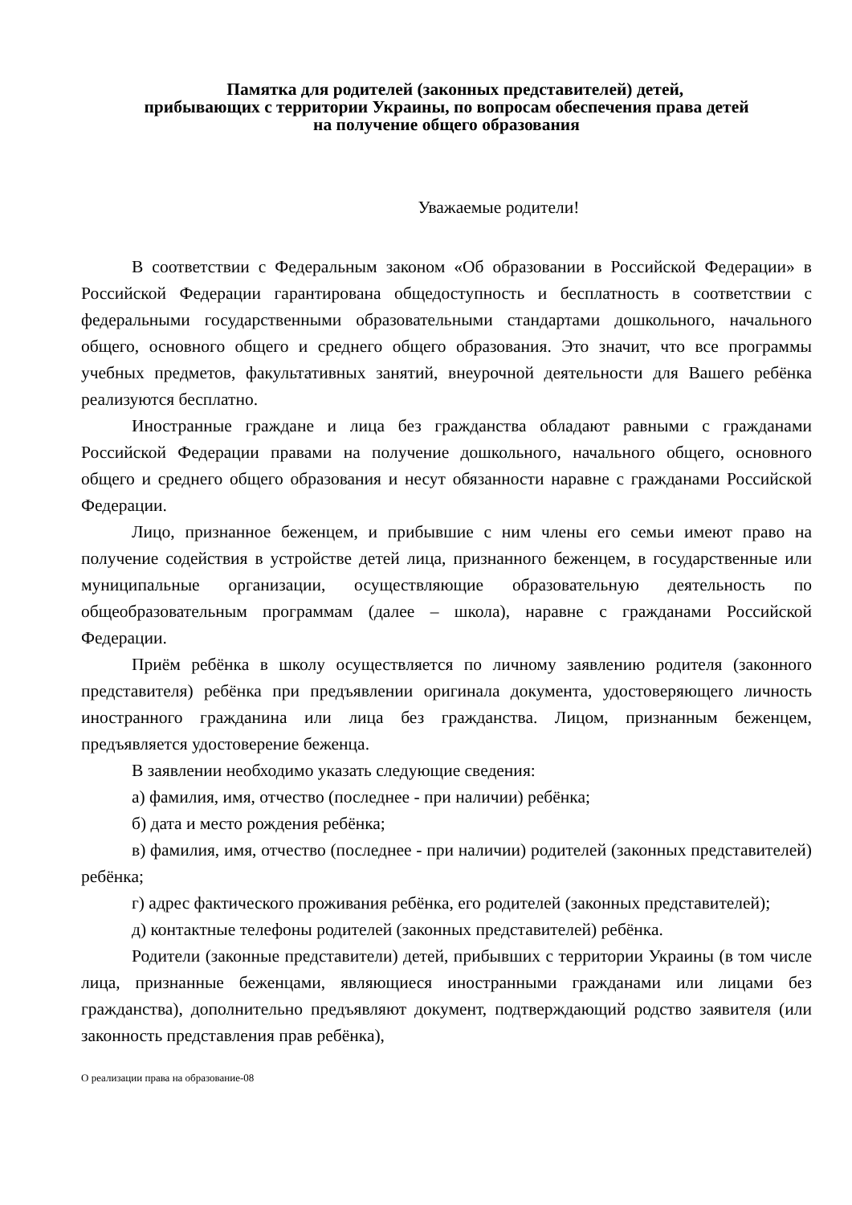Памятка для родителей (законных представителей) детей,
прибывающих с территории Украины, по вопросам обеспечения права детей
на получение общего образования
Уважаемые родители!
В соответствии с Федеральным законом «Об образовании в Российской Федерации» в Российской Федерации гарантирована общедоступность и бесплатность в соответствии с федеральными государственными образовательными стандартами дошкольного, начального общего, основного общего и среднего общего образования. Это значит, что все программы учебных предметов, факультативных занятий, внеурочной деятельности для Вашего ребёнка реализуются бесплатно.
Иностранные граждане и лица без гражданства обладают равными с гражданами Российской Федерации правами на получение дошкольного, начального общего, основного общего и среднего общего образования и несут обязанности наравне с гражданами Российской Федерации.
Лицо, признанное беженцем, и прибывшие с ним члены его семьи имеют право на получение содействия в устройстве детей лица, признанного беженцем, в государственные или муниципальные организации, осуществляющие образовательную деятельность по общеобразовательным программам (далее – школа), наравне с гражданами Российской Федерации.
Приём ребёнка в школу осуществляется по личному заявлению родителя (законного представителя) ребёнка при предъявлении оригинала документа, удостоверяющего личность иностранного гражданина или лица без гражданства. Лицом, признанным беженцем, предъявляется удостоверение беженца.
В заявлении необходимо указать следующие сведения:
а) фамилия, имя, отчество (последнее - при наличии) ребёнка;
б) дата и место рождения ребёнка;
в) фамилия, имя, отчество (последнее - при наличии) родителей (законных представителей) ребёнка;
г) адрес фактического проживания ребёнка, его родителей (законных представителей);
д) контактные телефоны родителей (законных представителей) ребёнка.
Родители (законные представители) детей, прибывших с территории Украины (в том числе лица, признанные беженцами, являющиеся иностранными гражданами или лицами без гражданства), дополнительно предъявляют документ, подтверждающий родство заявителя (или законность представления прав ребёнка),
О реализации права на образование-08